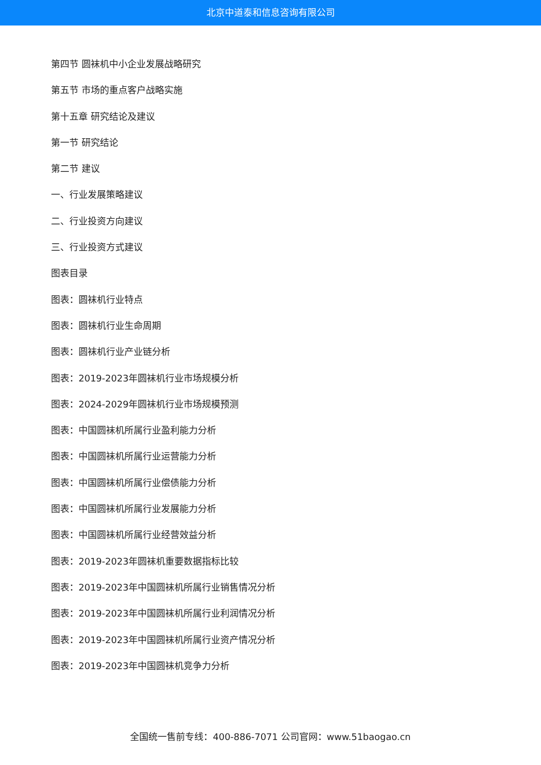北京中道泰和信息咨询有限公司
第四节 圆袜机中小企业发展战略研究
第五节 市场的重点客户战略实施
第十五章 研究结论及建议
第一节 研究结论
第二节 建议
一、行业发展策略建议
二、行业投资方向建议
三、行业投资方式建议
图表目录
图表：圆袜机行业特点
图表：圆袜机行业生命周期
图表：圆袜机行业产业链分析
图表：2019-2023年圆袜机行业市场规模分析
图表：2024-2029年圆袜机行业市场规模预测
图表：中国圆袜机所属行业盈利能力分析
图表：中国圆袜机所属行业运营能力分析
图表：中国圆袜机所属行业偿债能力分析
图表：中国圆袜机所属行业发展能力分析
图表：中国圆袜机所属行业经营效益分析
图表：2019-2023年圆袜机重要数据指标比较
图表：2019-2023年中国圆袜机所属行业销售情况分析
图表：2019-2023年中国圆袜机所属行业利润情况分析
图表：2019-2023年中国圆袜机所属行业资产情况分析
图表：2019-2023年中国圆袜机竞争力分析
全国统一售前专线：400-886-7071 公司官网：www.51baogao.cn